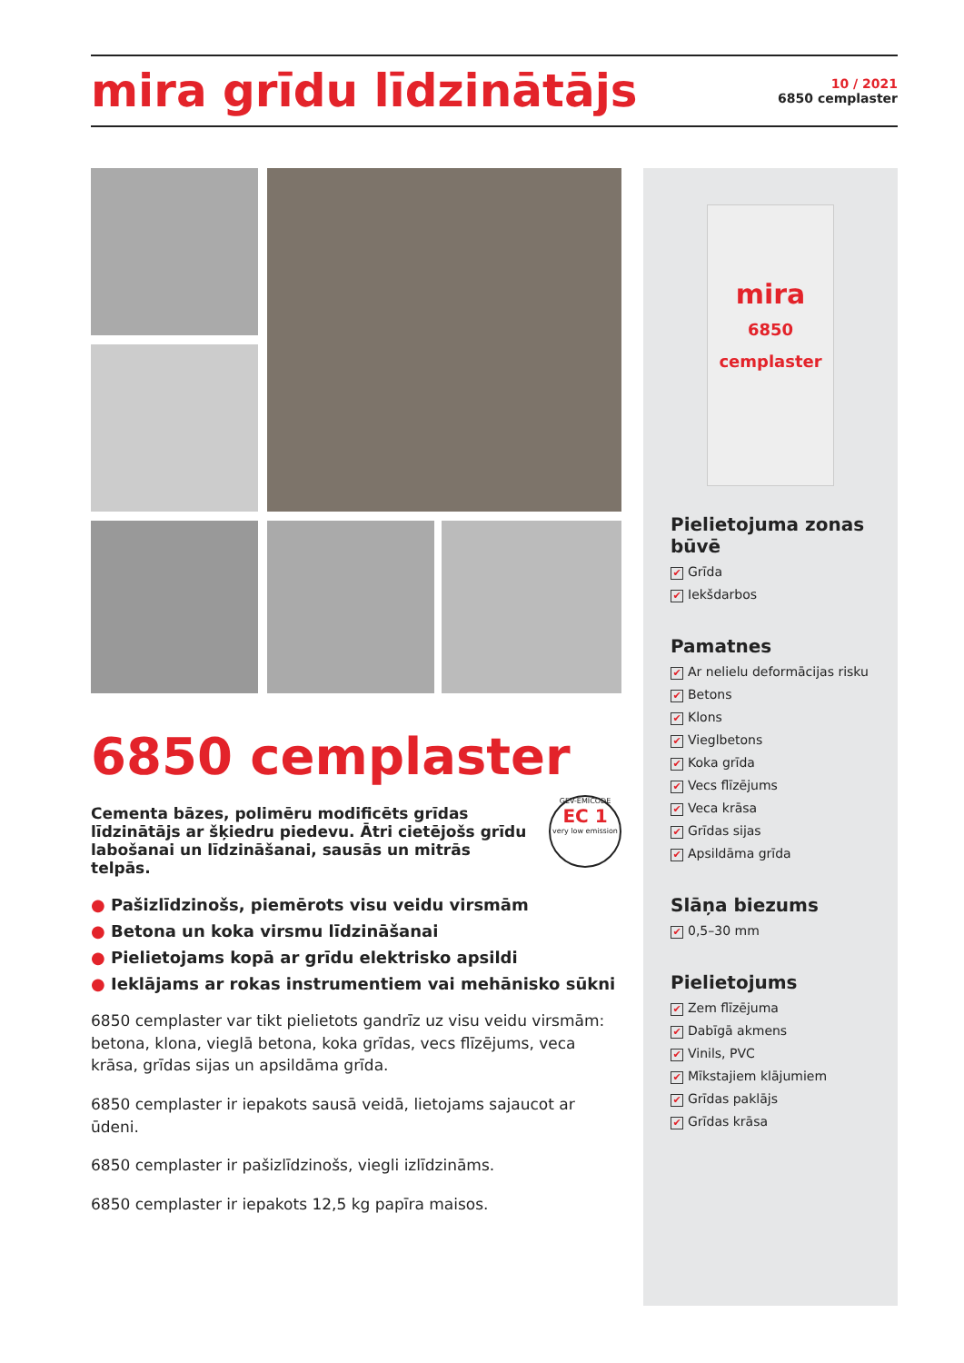mira grīdu līdzinātājs
10 / 2021
6850 cemplaster
mira
6850
cemplaster
Pielietojuma zonas būvē
✔ Grīda
✔ Iekšdarbos
Pamatnes
✔ Ar nelielu deformācijas risku
✔ Betons
✔ Klons
✔ Vieglbetons
✔ Koka grīda
✔ Vecs flīzējums
✔ Veca krāsa
✔ Grīdas sijas
✔ Apsildāma grīda
Slāņa biezums
✔ 0,5–30 mm
Pielietojums
✔ Zem flīzējuma
✔ Dabīgā akmens
✔ Vinils, PVC
✔ Mīkstajiem klājumiem
✔ Grīdas paklājs
✔ Grīdas krāsa
6850 cemplaster
GEV-EMICODE
EC 1
very low emission
Cementa bāzes, polimēru modificēts grīdas līdzinātājs ar šķiedru piedevu. Ātri cietējošs grīdu labošanai un līdzināšanai, sausās un mitrās telpās.
● Pašizlīdzinošs, piemērots visu veidu virsmām
● Betona un koka virsmu līdzināšanai
● Pielietojams kopā ar grīdu elektrisko apsildi
● Ieklājams ar rokas instrumentiem vai mehānisko sūkni
6850 cemplaster var tikt pielietots gandrīz uz visu veidu virsmām: betona, klona, vieglā betona, koka grīdas, vecs flīzējums, veca krāsa, grīdas sijas un apsildāma grīda.
6850 cemplaster ir iepakots sausā veidā, lietojams sajaucot ar ūdeni.
6850 cemplaster ir pašizlīdzinošs, viegli izlīdzināms.
6850 cemplaster ir iepakots 12,5 kg papīra maisos.